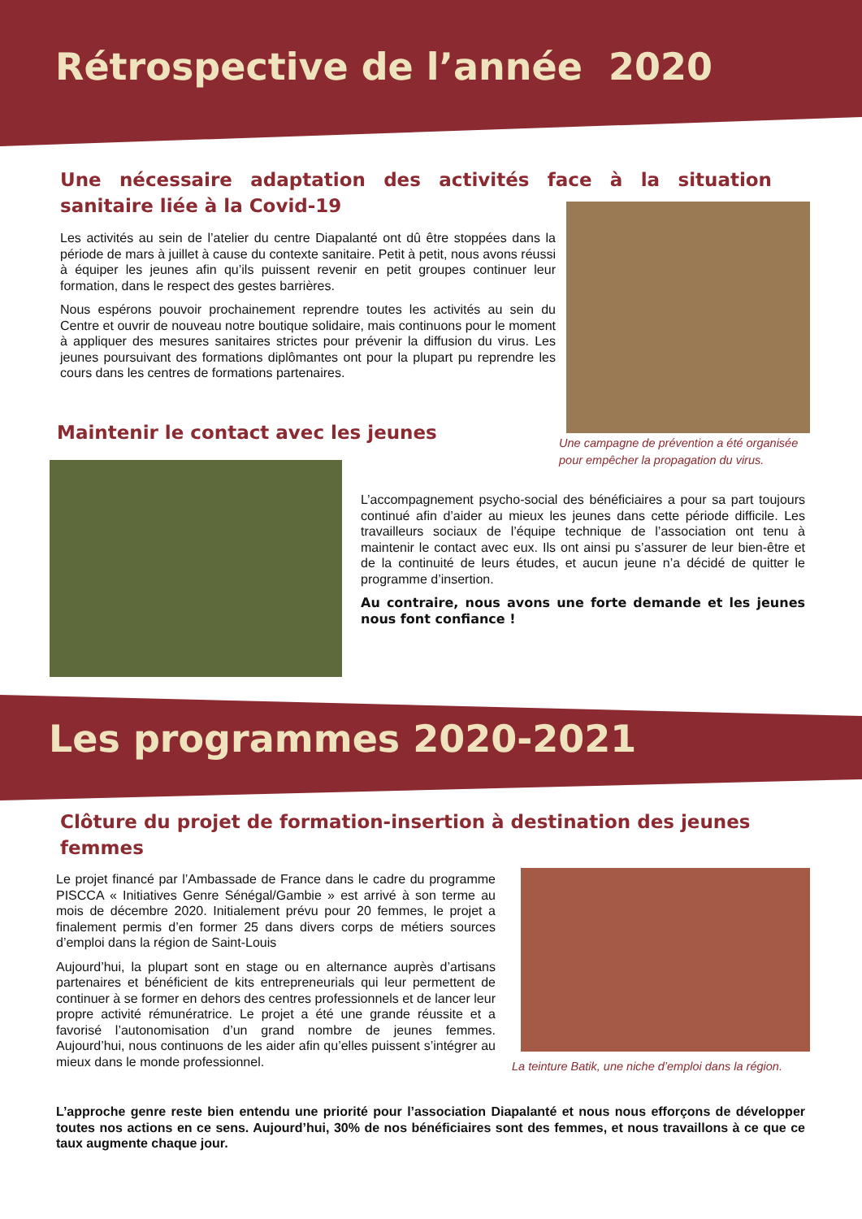Rétrospective de l’année 2020
Une nécessaire adaptation des activités face à la situation sanitaire liée à la Covid-19
Les activités au sein de l’atelier du centre Diapalanté ont dû être stoppées dans la période de mars à juillet à cause du contexte sanitaire. Petit à petit, nous avons réussi à équiper les jeunes afin qu’ils puissent revenir en petit groupes continuer leur formation, dans le respect des gestes barrières.
Nous espérons pouvoir prochainement reprendre toutes les activités au sein du Centre et ouvrir de nouveau notre boutique solidaire, mais continuons pour le moment à appliquer des mesures sanitaires strictes pour prévenir la diffusion du virus. Les jeunes poursuivant des formations diplômantes ont pour la plupart pu reprendre les cours dans les centres de formations partenaires.
Une campagne de prévention a été organisée pour empêcher la propagation du virus.
Maintenir le contact avec les jeunes
L’accompagnement psycho-social des bénéficiaires a pour sa part toujours continué afin d’aider au mieux les jeunes dans cette période difficile. Les travailleurs sociaux de l’équipe technique de l’association ont tenu à maintenir le contact avec eux. Ils ont ainsi pu s’assurer de leur bien-être et de la continuité de leurs études, et aucun jeune n’a décidé de quitter le programme d’insertion.
Au contraire, nous avons une forte demande et les jeunes nous font confiance !
Les programmes 2020-2021
Clôture du projet de formation-insertion à destination des jeunes femmes
Le projet financé par l’Ambassade de France dans le cadre du programme PISCCA « Initiatives Genre Sénégal/Gambie » est arrivé à son terme au mois de décembre 2020. Initialement prévu pour 20 femmes, le projet a finalement permis d’en former 25 dans divers corps de métiers sources d’emploi dans la région de Saint-Louis
Aujourd’hui, la plupart sont en stage ou en alternance auprès d’artisans partenaires et bénéficient de kits entrepreneurials qui leur permettent de continuer à se former en dehors des centres professionnels et de lancer leur propre activité rémunératrice. Le projet a été une grande réussite et a favorisé l’autonomisation d’un grand nombre de jeunes femmes. Aujourd’hui, nous continuons de les aider afin qu’elles puissent s’intégrer au mieux dans le monde professionnel.
La teinture Batik, une niche d’emploi dans la région.
L’approche genre reste bien entendu une priorité pour l’association Diapalanté et nous nous efforçons de développer toutes nos actions en ce sens. Aujourd’hui, 30% de nos bénéficiaires sont des femmes, et nous travaillons à ce que ce taux augmente chaque jour.